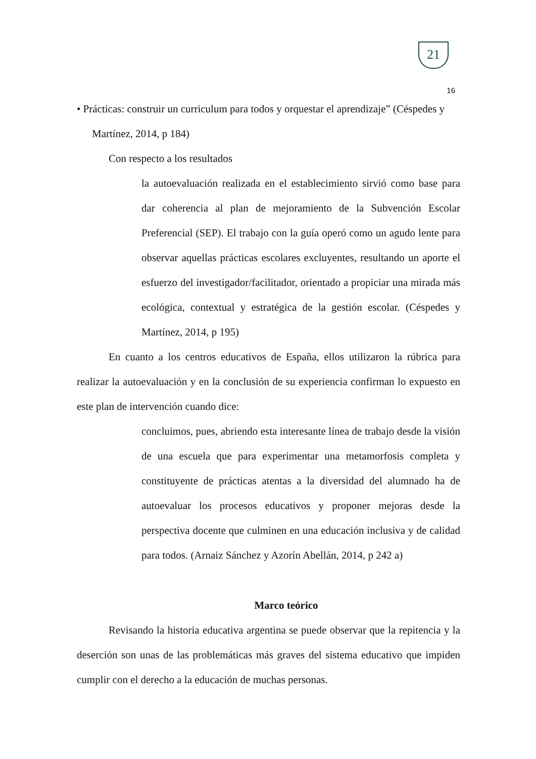21
16
• Prácticas: construir un curriculum para todos y orquestar el aprendizaje” (Céspedes y
Martínez, 2014, p 184)
Con respecto a los resultados
la autoevaluación realizada en el establecimiento sirvió como base para dar coherencia al plan de mejoramiento de la Subvención Escolar Preferencial (SEP). El trabajo con la guía operó como un agudo lente para observar aquellas prácticas escolares excluyentes, resultando un aporte el esfuerzo del investigador/facilitador, orientado a propiciar una mirada más ecológica, contextual y estratégica de la gestión escolar. (Céspedes y Martínez, 2014, p 195)
En cuanto a los centros educativos de España, ellos utilizaron la rúbrica para realizar la autoevaluación y en la conclusión de su experiencia confirman lo expuesto en este plan de intervención cuando dice:
concluimos, pues, abriendo esta interesante línea de trabajo desde la visión de una escuela que para experimentar una metamorfosis completa y constituyente de prácticas atentas a la diversidad del alumnado ha de autoevaluar los procesos educativos y proponer mejoras desde la perspectiva docente que culminen en una educación inclusiva y de calidad para todos. (Arnaiz Sánchez y Azorín Abellán, 2014, p 242 a)
Marco teórico
Revisando la historia educativa argentina se puede observar que la repitencia y la deserción son unas de las problemáticas más graves del sistema educativo que impiden cumplir con el derecho a la educación de muchas personas.